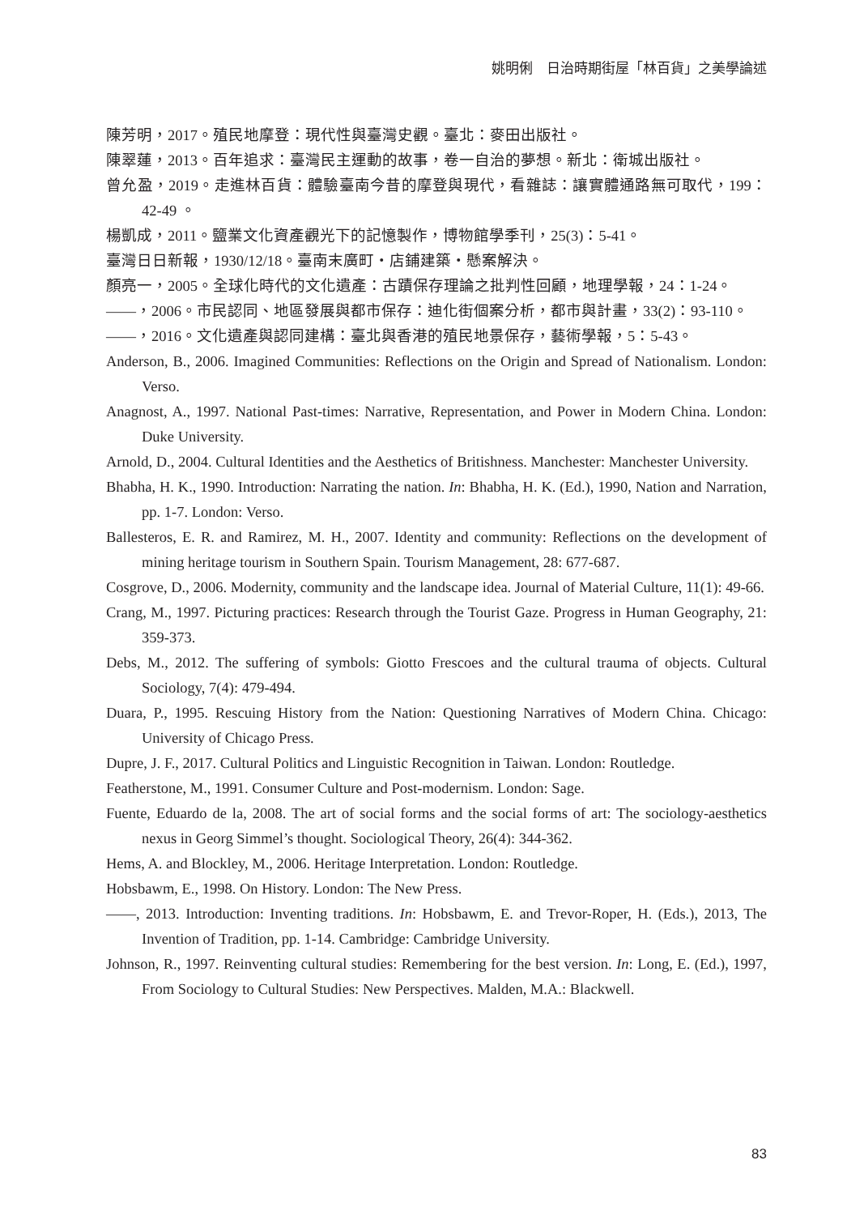姚明俐　日治時期街屋「林百貨」之美學論述
陳芳明，2017。殖民地摩登：現代性與臺灣史觀。臺北：麥田出版社。
陳翠蓮，2013。百年追求：臺灣民主運動的故事，卷一自治的夢想。新北：衛城出版社。
曾允盈，2019。走進林百貨：體驗臺南今昔的摩登與現代，看雜誌：讓實體通路無可取代，199：42-49 。
楊凱成，2011。鹽業文化資產觀光下的記憶製作，博物館學季刊，25(3)：5-41。
臺灣日日新報，1930/12/18。臺南末廣町・店鋪建築・懸案解決。
顏亮一，2005。全球化時代的文化遺產：古蹟保存理論之批判性回顧，地理學報，24：1-24。
——，2006。市民認同、地區發展與都市保存：迪化街個案分析，都市與計畫，33(2)：93-110。
——，2016。文化遺產與認同建構：臺北與香港的殖民地景保存，藝術學報，5：5-43。
Anderson, B., 2006. Imagined Communities: Reflections on the Origin and Spread of Nationalism. London: Verso.
Anagnost, A., 1997. National Past-times: Narrative, Representation, and Power in Modern China. London: Duke University.
Arnold, D., 2004. Cultural Identities and the Aesthetics of Britishness. Manchester: Manchester University.
Bhabha, H. K., 1990. Introduction: Narrating the nation. In: Bhabha, H. K. (Ed.), 1990, Nation and Narration, pp. 1-7. London: Verso.
Ballesteros, E. R. and Ramirez, M. H., 2007. Identity and community: Reflections on the development of mining heritage tourism in Southern Spain. Tourism Management, 28: 677-687.
Cosgrove, D., 2006. Modernity, community and the landscape idea. Journal of Material Culture, 11(1): 49-66.
Crang, M., 1997. Picturing practices: Research through the Tourist Gaze. Progress in Human Geography, 21: 359-373.
Debs, M., 2012. The suffering of symbols: Giotto Frescoes and the cultural trauma of objects. Cultural Sociology, 7(4): 479-494.
Duara, P., 1995. Rescuing History from the Nation: Questioning Narratives of Modern China. Chicago: University of Chicago Press.
Dupre, J. F., 2017. Cultural Politics and Linguistic Recognition in Taiwan. London: Routledge.
Featherstone, M., 1991. Consumer Culture and Post-modernism. London: Sage.
Fuente, Eduardo de la, 2008. The art of social forms and the social forms of art: The sociology-aesthetics nexus in Georg Simmel’s thought. Sociological Theory, 26(4): 344-362.
Hems, A. and Blockley, M., 2006. Heritage Interpretation. London: Routledge.
Hobsbawm, E., 1998. On History. London: The New Press.
——, 2013. Introduction: Inventing traditions. In: Hobsbawm, E. and Trevor-Roper, H. (Eds.), 2013, The Invention of Tradition, pp. 1-14. Cambridge: Cambridge University.
Johnson, R., 1997. Reinventing cultural studies: Remembering for the best version. In: Long, E. (Ed.), 1997, From Sociology to Cultural Studies: New Perspectives. Malden, M.A.: Blackwell.
83